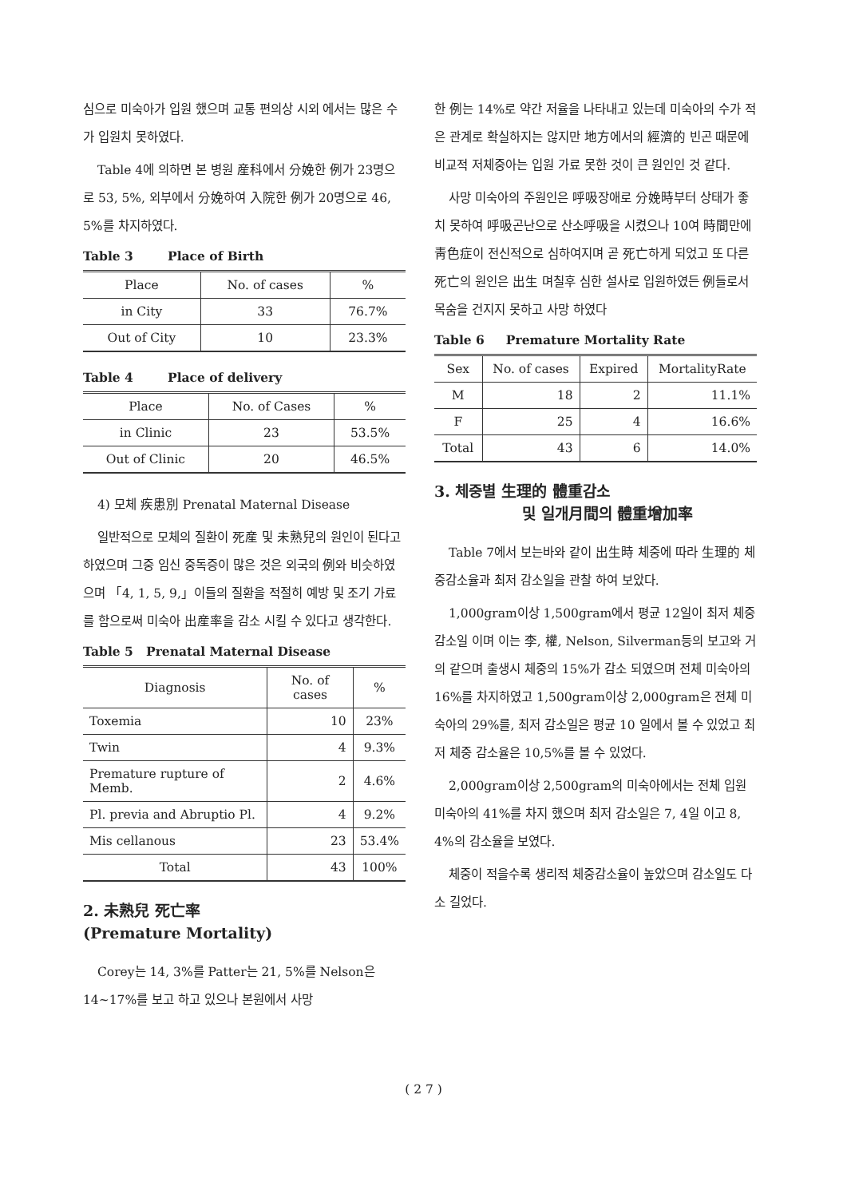심으로 미숙아가 입원 했으며 교통 편의상 시외 에서는 많은 수가 입원치 못하였다.
Table 4에 의하면 본 병원 産科에서 分娩한 例가 23명으로 53, 5%, 외부에서 分娩하여 入院한 例가 20명으로 46, 5%를 차지하였다.
Table 3 Place of Birth
| Place | No. of cases | % |
| --- | --- | --- |
| in City | 33 | 76.7% |
| Out of City | 10 | 23.3% |
Table 4 Place of delivery
| Place | No. of Cases | % |
| --- | --- | --- |
| in Clinic | 23 | 53.5% |
| Out of Clinic | 20 | 46.5% |
4) 모체 疾患別 Prenatal Maternal Disease
일반적으로 모체의 질환이 死産 및 未熟兒의 원인이 된다고 하였으며 그중 임신 중독증이 많은 것은 외국의 例와 비슷하였으며 「4, 1, 5, 9,」이들의 질환을 적절히 예방 및 조기 가료를 함으로써 미숙아 出産率을 감소 시킬 수 있다고 생각한다.
Table 5 Prenatal Maternal Disease
| Diagnosis | No. of cases | % |
| --- | --- | --- |
| Toxemia | 10 | 23% |
| Twin | 4 | 9.3% |
| Premature rupture of Memb. | 2 | 4.6% |
| Pl. previa and Abruptio Pl. | 4 | 9.2% |
| Mis cellanous | 23 | 53.4% |
| Total | 43 | 100% |
2. 未熟兒 死亡率
(Premature Mortality)
Corey는 14, 3%를 Patter는 21, 5%를 Nelson은 14~17%를 보고 하고 있으나 본원에서 사망
한 例는 14%로 약간 저율을 나타내고 있는데 미숙아의 수가 적은 관계로 확실하지는 않지만 地方에서의 經濟的 빈곤 때문에 비교적 저체중아는 입원 가료 못한 것이 큰 원인인 것 같다.
사망 미숙아의 주원인은 呼吸장애로 分娩時부터 상태가 좋치 못하여 呼吸곤난으로 산소呼吸을 시켰으나 10여 時間만에 靑色症이 전신적으로 심하여지며 곧 死亡하게 되었고 또 다른 死亡의 원인은 出生 며칠후 심한 설사로 입원하였든 例들로서 목숨을 건지지 못하고 사망 하였다
Table 6 Premature Mortality Rate
| Sex | No. of cases | Expired | MortalityRate |
| --- | --- | --- | --- |
| M | 18 | 2 | 11.1% |
| F | 25 | 4 | 16.6% |
| Total | 43 | 6 | 14.0% |
3. 체중별 生理的 體重감소
및 일개月間의 體重增加率
Table 7에서 보는바와 같이 出生時 체중에 따라 生理的 체중감소율과 최저 감소일을 관찰 하여 보았다.
1,000gram이상 1,500gram에서 평균 12일이 최저 체중감소일 이며 이는 李, 權, Nelson, Silverman등의 보고와 거의 같으며 출생시 체중의 15%가 감소 되였으며 전체 미숙아의 16%를 차지하였고 1,500gram이상 2,000gram은 전체 미숙아의 29%를, 최저 감소일은 평균 10 일에서 볼 수 있었고 최저 체중 감소율은 10,5%를 볼 수 있었다.
2,000gram이상 2,500gram의 미숙아에서는 전체 입원 미숙아의 41%를 차지 했으며 최저 감소일은 7, 4일 이고 8, 4%의 감소율을 보였다.
체중이 적을수록 생리적 체중감소율이 높았으며 감소일도 다소 길었다.
( 2 7 )